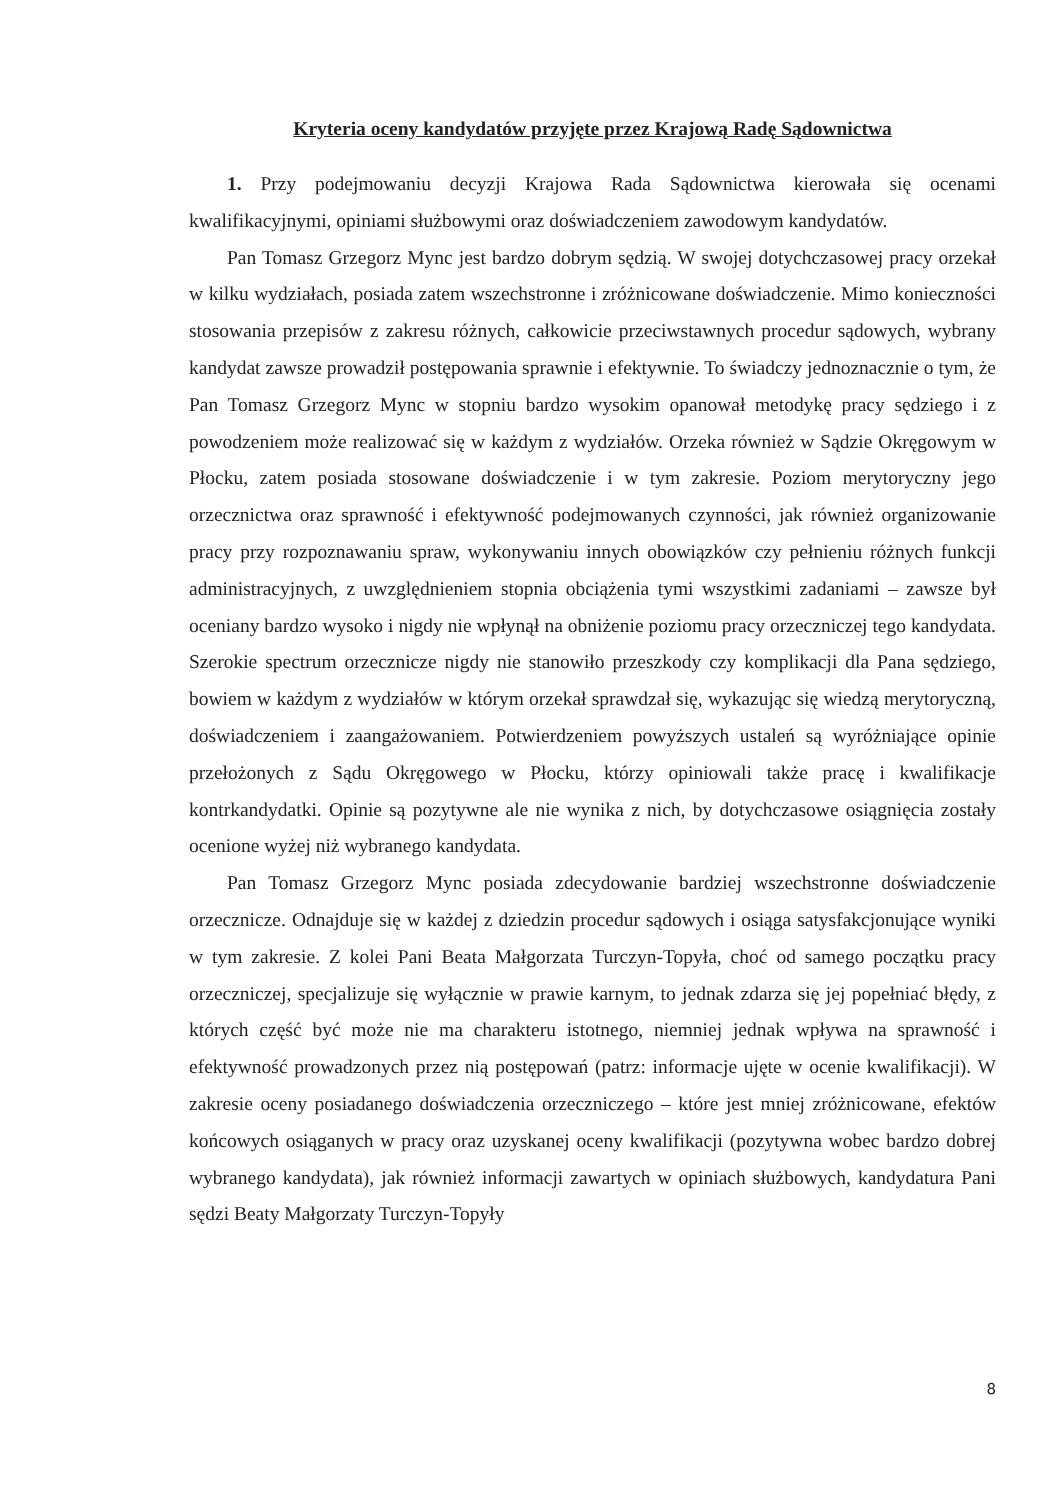Kryteria oceny kandydatów przyjęte przez Krajową Radę Sądownictwa
1. Przy podejmowaniu decyzji Krajowa Rada Sądownictwa kierowała się ocenami kwalifikacyjnymi, opiniami służbowymi oraz doświadczeniem zawodowym kandydatów.
Pan Tomasz Grzegorz Mync jest bardzo dobrym sędzią. W swojej dotychczasowej pracy orzekał w kilku wydziałach, posiada zatem wszechstronne i zróżnicowane doświadczenie. Mimo konieczności stosowania przepisów z zakresu różnych, całkowicie przeciwstawnych procedur sądowych, wybrany kandydat zawsze prowadził postępowania sprawnie i efektywnie. To świadczy jednoznacznie o tym, że Pan Tomasz Grzegorz Mync w stopniu bardzo wysokim opanował metodykę pracy sędziego i z powodzeniem może realizować się w każdym z wydziałów. Orzeka również w Sądzie Okręgowym w Płocku, zatem posiada stosowane doświadczenie i w tym zakresie. Poziom merytoryczny jego orzecznictwa oraz sprawność i efektywność podejmowanych czynności, jak również organizowanie pracy przy rozpoznawaniu spraw, wykonywaniu innych obowiązków czy pełnieniu różnych funkcji administracyjnych, z uwzględnieniem stopnia obciążenia tymi wszystkimi zadaniami – zawsze był oceniany bardzo wysoko i nigdy nie wpłynął na obniżenie poziomu pracy orzeczniczej tego kandydata. Szerokie spectrum orzecznicze nigdy nie stanowiło przeszkody czy komplikacji dla Pana sędziego, bowiem w każdym z wydziałów w którym orzekał sprawdzał się, wykazując się wiedzą merytoryczną, doświadczeniem i zaangażowaniem. Potwierdzeniem powyższych ustaleń są wyróżniające opinie przełożonych z Sądu Okręgowego w Płocku, którzy opiniowali także pracę i kwalifikacje kontrkandydatki. Opinie są pozytywne ale nie wynika z nich, by dotychczasowe osiągnięcia zostały ocenione wyżej niż wybranego kandydata.
Pan Tomasz Grzegorz Mync posiada zdecydowanie bardziej wszechstronne doświadczenie orzecznicze. Odnajduje się w każdej z dziedzin procedur sądowych i osiąga satysfakcjonujące wyniki w tym zakresie. Z kolei Pani Beata Małgorzata Turczyn-Topyła, choć od samego początku pracy orzeczniczej, specjalizuje się wyłącznie w prawie karnym, to jednak zdarza się jej popełniać błędy, z których część być może nie ma charakteru istotnego, niemniej jednak wpływa na sprawność i efektywność prowadzonych przez nią postępowań (patrz: informacje ujęte w ocenie kwalifikacji). W zakresie oceny posiadanego doświadczenia orzeczniczego – które jest mniej zróżnicowane, efektów końcowych osiąganych w pracy oraz uzyskanej oceny kwalifikacji (pozytywna wobec bardzo dobrej wybranego kandydata), jak również informacji zawartych w opiniach służbowych, kandydatura Pani sędzi Beaty Małgorzaty Turczyn-Topyły
8